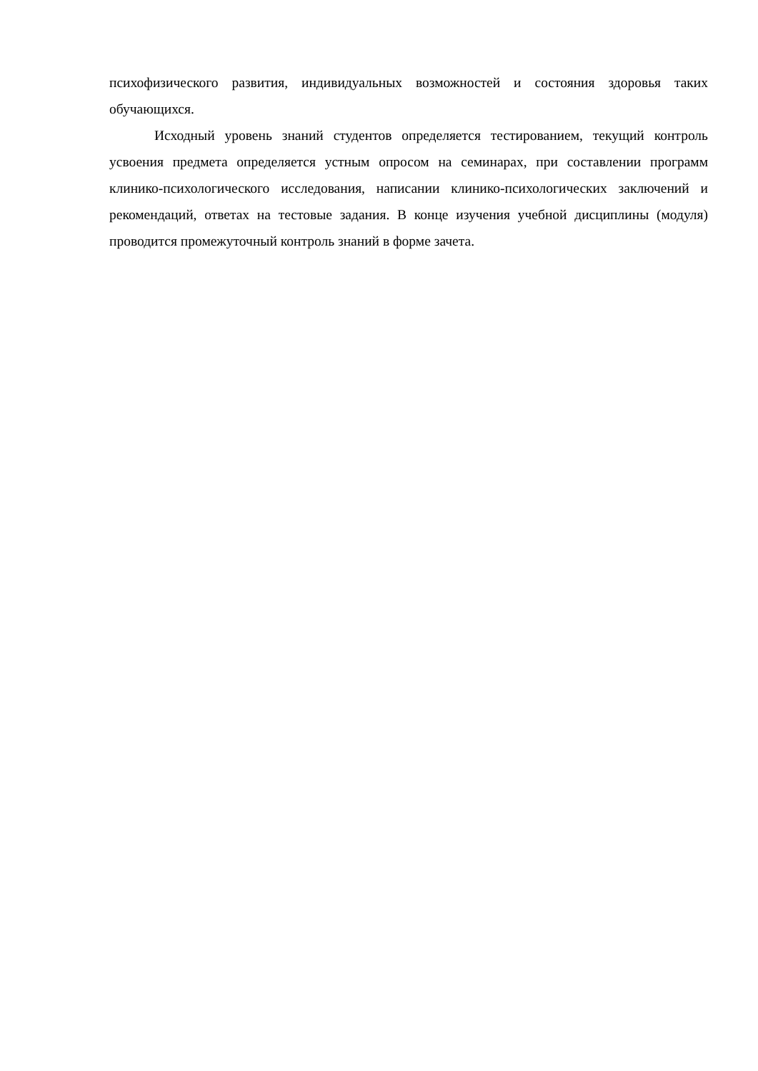психофизического развития, индивидуальных возможностей и состояния здоровья таких обучающихся.
Исходный уровень знаний студентов определяется тестированием, текущий контроль усвоения предмета определяется устным опросом на семинарах, при составлении программ клинико-психологического исследования, написании клинико-психологических заключений и рекомендаций, ответах на тестовые задания. В конце изучения учебной дисциплины (модуля) проводится промежуточный контроль знаний в форме зачета.